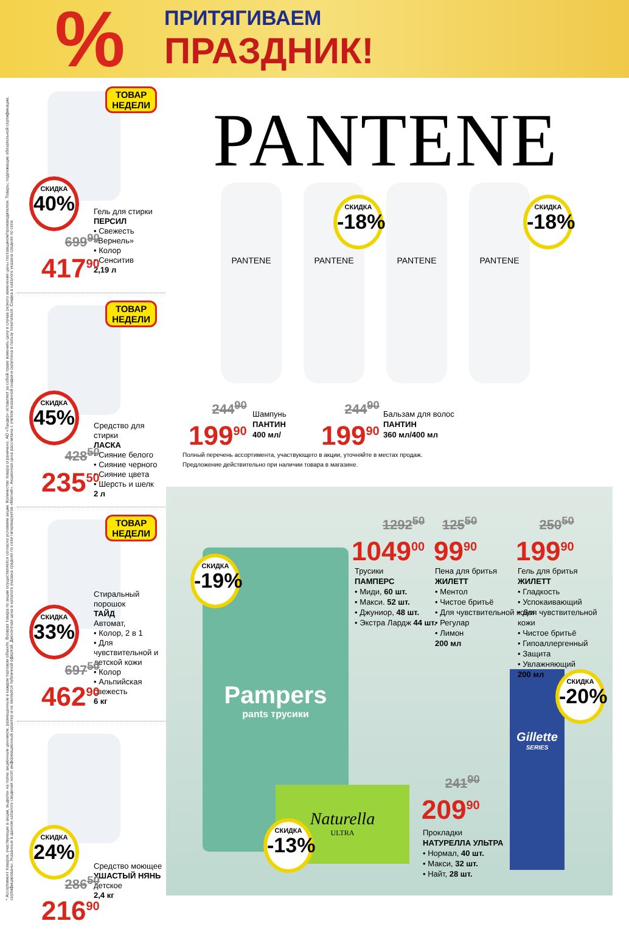%
ПРИТЯГИВАЕМ
ПРАЗДНИК!
* Ассортимент товаров, участвующих в акции, выделен на полке акционным ценником, размещенным в каждом торговом объекте. Возврат товара по акции осуществляется согласно условиям акции. Количество товара ограничено. АО «Тандер» оставляет за собой право изменить цену в случае резкого изменения цены поставщиком/производителем. Товары, подлежащие обязательной сертификации, сертифицированы. Указанные в данном каталоге сведения носят информационный характер и не являются публичной офертой. Дисконтная цена в каталоге указана средняя по сети гипермаркетов «Магнит». Акционная цена рассчитана с учетом указанной скидки и округлена в пользу покупателя. Скидка в каталоге указана средняя по сети.
ТОВАР
НЕДЕЛИ
СКИДКА
40%
Гель для стирки
ПЕРСИЛ
• Свежесть «Вернель»
• Колор
• Сенситив
2,19 л
699<sup>90</sup>
417<sup>90</sup>
ТОВАР
НЕДЕЛИ
СКИДКА
45%
Средство для стирки
ЛАСКА
• Сияние белого
• Сияние черного
• Сияние цвета
• Шерсть и шелк
2 л
428<sup>50</sup>
235<sup>50</sup>
ТОВАР
НЕДЕЛИ
СКИДКА
33%
Стиральный порошок
ТАЙД
Автомат,
• Колор, 2 в 1
• Для чувствительной и детской кожи
• Колор
• Альпийская свежесть
6 кг
697<sup>50</sup>
462<sup>90</sup>
СКИДКА
24%
Средство моющее
УШАСТЫЙ НЯНЬ
детское
2,4 кг
286<sup>50</sup>
216<sup>90</sup>
PANTENE
PANTENE PANTENE PANTENE PANTENE
СКИДКА
-18%
СКИДКА
-18%
244<sup>90</sup>
199<sup>90</sup>
Шампунь
ПАНТИН
400 мл/
244<sup>90</sup>
199<sup>90</sup>
Бальзам для волос
ПАНТИН
360 мл/400 мл
Полный перечень ассортимента, участвующего в акции, уточняйте в местах продаж.
Предложение действительно при наличии товара в магазине.
Pampers
pants трусики
Naturella
ULTRA
Gillette
SERIES
СКИДКА
-19%
СКИДКА
-20%
СКИДКА
-13%
1292<sup>50</sup>
1049<sup>00</sup>
Трусики
ПАМПЕРС
• Миди, 60 шт.
• Макси. 52 шт.
• Джуниор, 48 шт.
• Экстра Лардж 44 шт.
125<sup>50</sup>
99<sup>90</sup>
Пена для бритья
ЖИЛЕТТ
• Ментол
• Чистое бритьё
• Для чувствительной кожи
• Регулар
• Лимон
200 мл
250<sup>50</sup>
199<sup>90</sup>
Гель для бритья
ЖИЛЕТТ
• Гладкость
• Успокаивающий
• Для чувствительной кожи
• Чистое бритьё
• Гипоаллергенный
• Защита
• Увлажняющий
200 мл
241<sup>90</sup>
209<sup>90</sup>
Прокладки
НАТУРЕЛЛА УЛЬТРА
• Нормал, 40 шт.
• Макси, 32 шт.
• Найт, 28 шт.